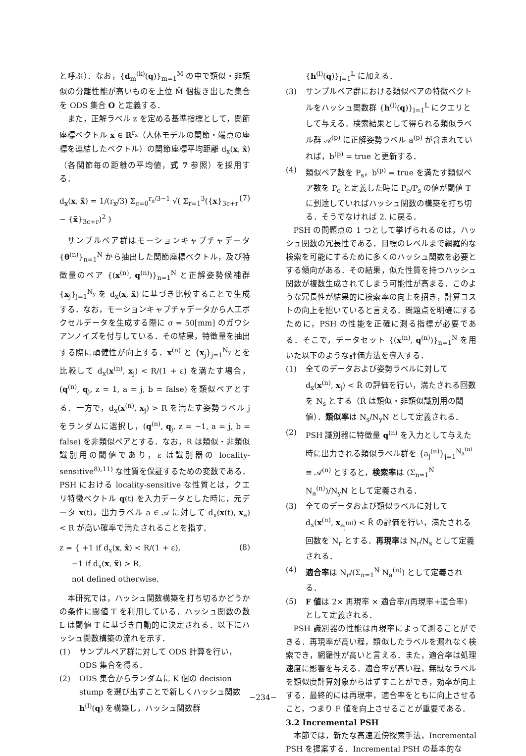と呼ぶ）．なお，{d<sub>m</sub><sup>(k)</sup>(q)}<sub>m=1</sub><sup>M</sup> の中で類似・非類似の分離性能が高いものを上位 M̃ 個抜き出した集合を ODS 集合 O と定義する．
また，正解ラベル z を定める基準指標として，関節座標ベクトル x ∈ ℝ<sup>r<sub>x</sub></sup>（人体モデルの関節・端点の座標を連結したベクトル）の関節座標平均距離 d<sub>x</sub>(x, x̃)（各関節毎の距離の平均値，式 7 参照）を採用する．
d<sub>x</sub>(x, x̃) = 1/(r<sub>x</sub>/3) Σ<sub>c=0</sub><sup>r<sub>x</sub>/3−1</sup> √( Σ<sub>r=1</sub><sup>3</sup>({x}<sub>3c+r</sub> − {x̃}<sub>3c+r</sub>)<sup>2</sup> ) (7)
サンプルペア群はモーションキャプチャデータ {θ<sup>(n)</sup>}<sub>n=1</sub><sup>N</sup> から抽出した関節座標ベクトル，及び特徴量のペア {(x<sup>(n)</sup>, q<sup>(n)</sup>)}<sub>n=1</sub><sup>N</sup> と正解姿勢候補群 {x<sub>j</sub>}<sub>j=1</sub><sup>N<sub>y</sub></sup> を d<sub>x</sub>(x, x̃) に基づき比較することで生成する．なお，モーションキャプチャデータから人工ボクセルデータを生成する際に σ = 50[mm] のガウシアンノイズを付与している．その結果，特徴量を抽出する際に頑健性が向上する．x<sup>(n)</sup> と {x<sub>j</sub>}<sub>j=1</sub><sup>N<sub>y</sub></sup> とを比較して d<sub>x</sub>(x<sup>(n)</sup>, x<sub>j</sub>) < R/(1 + ε) を満たす場合，(q<sup>(n)</sup>, q<sub>j</sub>, z = 1, a = j, b = false) を類似ペアとする．一方で，d<sub>x</sub>(x<sup>(n)</sup>, x<sub>j</sub>) > R を満たす姿勢ラベル j をランダムに選択し，(q<sup>(n)</sup>, q<sub>j</sub>, z = −1, a = j, b = false) を非類似ペアとする．なお，R は類似・非類似識別用の閾値であり，ε は識別器の locality-sensitive<sup>8),11)</sup> な性質を保証するための変数である．PSH における locality-sensitive な性質とは，クエリ特徴ベクトル q(t) を入力データとした時に，元データ x(t)，出力ラベル a ∈ 𝒜 に対して d<sub>x</sub>(x(t), x<sub>a</sub>) < R が高い確率で満たされることを指す．
z = { +1 if d<sub>x</sub>(x, x̃) < R/(1 + ε),
−1 if d<sub>x</sub>(x, x̃) > R,
not defined otherwise. (8)
本研究では，ハッシュ関数構築を打ち切るかどうかの条件に閾値 T を利用している．ハッシュ関数の数 L は閾値 T に基づき自動的に決定される．以下にハッシュ関数構築の流れを示す．
(1) サンプルペア群に対して ODS 計算を行い，ODS 集合を得る．
(2) ODS 集合からランダムに K 個の decision stump を選び出すことで新しくハッシュ関数 h<sup>(l)</sup>(q) を構築し，ハッシュ関数群
{h<sup>(l)</sup>(q)}<sub>l=1</sub><sup>L</sup> に加える．
(3) サンプルペア群における類似ペアの特徴ベクトルをハッシュ関数群 {h<sup>(l)</sup>(q)}<sub>l=1</sub><sup>L</sup> にクエリとして与える．検索結果として得られる類似ラベル群 𝒜<sup>(p)</sup> に正解姿勢ラベル a<sup>(p)</sup> が含まれていれば，b<sup>(p)</sup> = true と更新する．
(4) 類似ペア数を P<sub>s</sub>，b<sup>(p)</sup> = true を満たす類似ペア数を P<sub>e</sub> と定義した時に P<sub>e</sub>/P<sub>s</sub> の値が閾値 T に到達していればハッシュ関数の構築を打ち切る．そうでなければ 2. に戻る．
PSH の問題点の 1 つとして挙げられるのは，ハッシュ関数の冗長性である．目標のレベルまで網羅的な検索を可能にするために多くのハッシュ関数を必要とする傾向がある．その結果，似た性質を持つハッシュ関数が複数生成されてしまう可能性が高まる．このような冗長性が結果的に検索率の向上を招き，計算コストの向上を招いていると言える．問題点を明確にするために，PSH の性能を正確に測る指標が必要である．そこで，データセット {(x<sup>(n)</sup>, q<sup>(n)</sup>)}<sub>n=1</sub><sup>N</sup> を用いた以下のような評価方法を導入する．
(1) 全てのデータおよび姿勢ラベルに対して d<sub>x</sub>(x<sup>(n)</sup>, x<sub>j</sub>) < R̃ の評価を行い，満たされる回数を N<sub>s</sub> とする（R̃ は類似・非類似識別用の閾値）．類似率は N<sub>s</sub>/N<sub>y</sub>N として定義される．
(2) PSH 識別器に特徴量 q<sup>(n)</sup> を入力として与えた時に出力される類似ラベル群を {a<sub>j</sub><sup>(n)</sup>}<sub>j=1</sub><sup>N<sub>a</sub><sup>(n)</sup></sup> ≡ 𝒜<sup>(n)</sup> とすると，検索率は (Σ<sub>n=1</sub><sup>N</sup> N<sub>a</sub><sup>(n)</sup>)/N<sub>y</sub>N として定義される．
(3) 全てのデータおよび類似ラベルに対して d<sub>x</sub>(x<sup>(n)</sup>, x<sub>a<sub>j</sub><sup>(n)</sup></sub>) < R̃ の評価を行い，満たされる回数を N<sub>r</sub> とする．再現率は N<sub>r</sub>/N<sub>s</sub> として定義される．
(4) 適合率は N<sub>r</sub>/(Σ<sub>n=1</sub><sup>N</sup> N<sub>a</sub><sup>(n)</sup>) として定義される．
(5) F 値は 2× 再現率 × 適合率/(再現率+適合率) として定義される．
PSH 識別器の性能は再現率によって測ることができる．再現率が高い程，類似したラベルを漏れなく検索でき，網羅性が高いと言える．また，適合率は処理速度に影響を与える．適合率が高い程，無駄なラベルを類似度計算対象からはずすことができ，効率が向上する．最終的には再現率，適合率をともに向上させること，つまり F 値を向上させることが重要である．
3.2 Incremental PSH
本節では，新たな高速近傍探索手法，Incremental PSH を提案する．Incremental PSH の基本的な
−234−